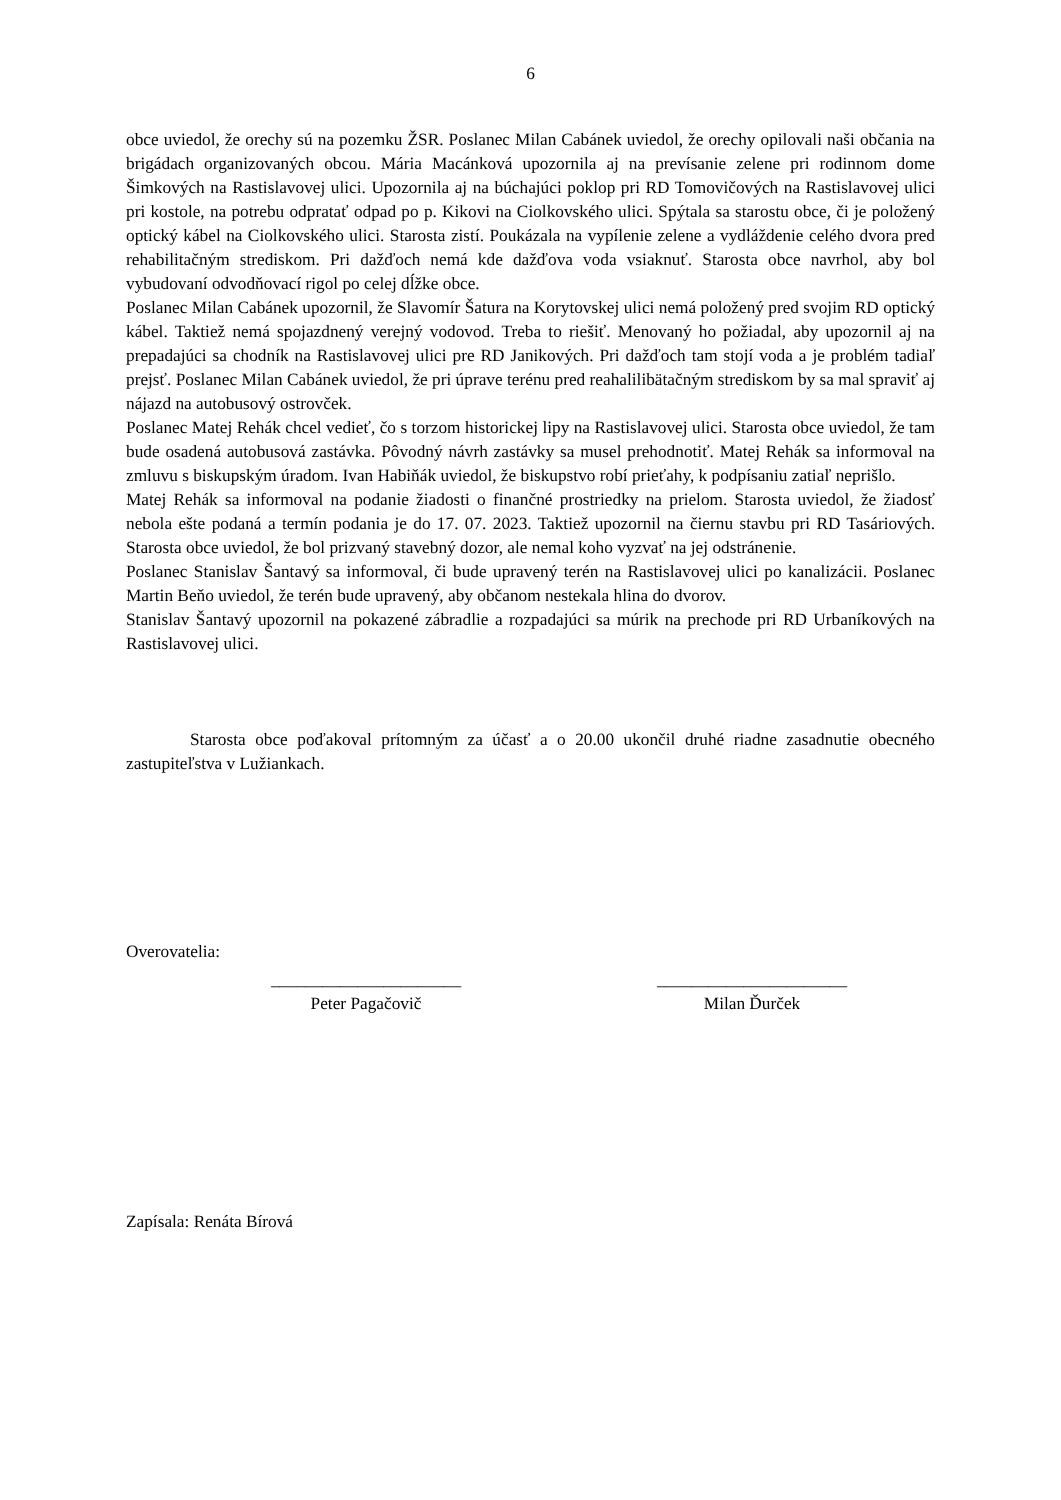6
obce uviedol, že orechy sú na pozemku ŽSR. Poslanec Milan Cabánek uviedol, že orechy opilovali naši občania na brigádach organizovaných obcou. Mária Macánková upozornila aj na prevísanie zelene pri rodinnom dome Šimkových na Rastislavovej ulici. Upozornila aj na búchajúci poklop pri RD Tomovičových na Rastislavovej ulici pri kostole, na potrebu odpratať odpad po p. Kikovi na Ciolkovského ulici. Spýtala sa starostu obce, či je položený optický kábel na Ciolkovského ulici. Starosta zistí. Poukázala na vypílenie zelene a vydláždenie celého dvora pred rehabilitačným strediskom. Pri dažďoch nemá kde dažďova voda vsiaknuť. Starosta obce navrhol, aby bol vybudovaní odvodňovací rigol po celej dĺžke obce.
Poslanec Milan Cabánek upozornil, že Slavomír Šatura na Korytovskej ulici nemá položený pred svojim RD optický kábel. Taktiež nemá spojazdnený verejný vodovod. Treba to riešiť. Menovaný ho požiadal, aby upozornil aj na prepadajúci sa chodník na Rastislavovej ulici pre RD Janikových. Pri dažďoch tam stojí voda a je problém tadiaľ prejsť. Poslanec Milan Cabánek uviedol, že pri úprave terénu pred reahalilibätačným strediskom by sa mal spraviť aj nájazd na autobusový ostrovček.
Poslanec Matej Rehák chcel vedieť, čo s torzom historickej lipy na Rastislavovej ulici. Starosta obce uviedol, že tam bude osadená autobusová zastávka. Pôvodný návrh zastávky sa musel prehodnotiť. Matej Rehák sa informoval na zmluvu s biskupským úradom. Ivan Habiňák uviedol, že biskupstvo robí prieťahy, k podpísaniu zatiaľ neprišlo.
Matej Rehák sa informoval na podanie žiadosti o finančné prostriedky na prielom. Starosta uviedol, že žiadosť nebola ešte podaná a termín podania je do 17. 07. 2023. Taktiež upozornil na čiernu stavbu pri RD Tasáriových. Starosta obce uviedol, že bol prizvaný stavebný dozor, ale nemal koho vyzvať na jej odstránenie.
Poslanec Stanislav Šantavý sa informoval, či bude upravený terén na Rastislavovej ulici po kanalizácii. Poslanec Martin Beňo uviedol, že terén bude upravený, aby občanom nestekala hlina do dvorov.
Stanislav Šantavý upozornil na pokazené zábradlie a rozpadajúci sa múrik na prechode pri RD Urbaníkových na Rastislavovej ulici.
Starosta obce poďakoval prítomným za účasť a o 20.00 ukončil druhé riadne zasadnutie obecného zastupiteľstva v Lužiankach.
Overovatelia:
______________________
Peter Pagačovič
______________________
Milan Ďurček
Zapísala: Renáta Bírová